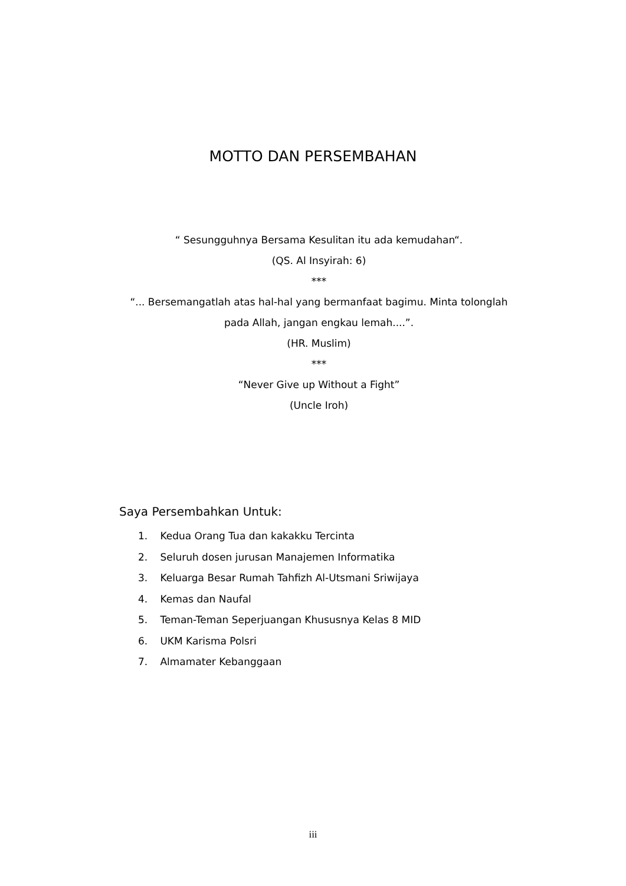MOTTO DAN PERSEMBAHAN
“ Sesungguhnya Bersama Kesulitan itu ada kemudahan“.
(QS. Al Insyirah: 6)
***
“... Bersemangatlah atas hal-hal yang bermanfaat bagimu. Minta tolonglah pada Allah, jangan engkau lemah....”.
(HR. Muslim)
***
“Never Give up Without a Fight”
(Uncle Iroh)
Saya Persembahkan Untuk:
1. Kedua Orang Tua dan kakakku Tercinta
2. Seluruh dosen jurusan Manajemen Informatika
3. Keluarga Besar Rumah Tahfizh Al-Utsmani Sriwijaya
4. Kemas dan Naufal
5. Teman-Teman Seperjuangan Khususnya Kelas 8 MID
6. UKM Karisma Polsri
7. Almamater Kebanggaan
iii